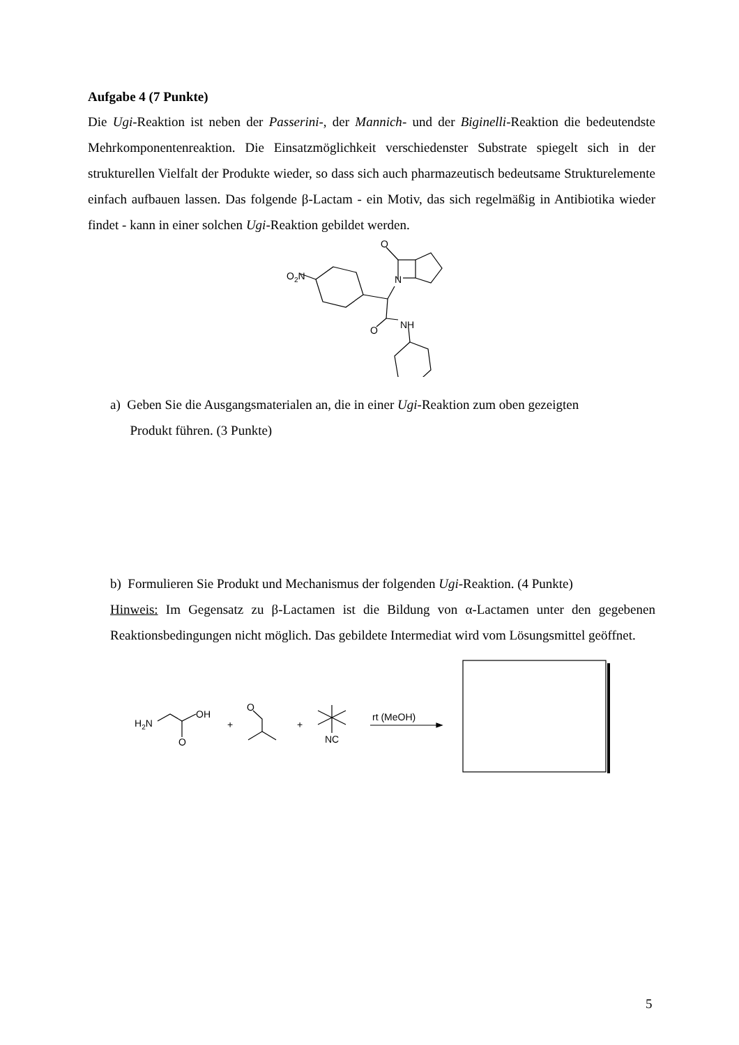Aufgabe 4 (7 Punkte)
Die Ugi-Reaktion ist neben der Passerini-, der Mannich- und der Biginelli-Reaktion die bedeutendste Mehrkomponentenreaktion. Die Einsatzmöglichkeit verschiedenster Substrate spiegelt sich in der strukturellen Vielfalt der Produkte wieder, so dass sich auch pharmazeutisch bedeutsame Strukturelemente einfach aufbauen lassen. Das folgende β-Lactam - ein Motiv, das sich regelmäßig in Antibiotika wieder findet - kann in einer solchen Ugi-Reaktion gebildet werden.
O2N
N
O
NH
O
a) Geben Sie die Ausgangsmaterialen an, die in einer Ugi-Reaktion zum oben gezeigten
Produkt führen. (3 Punkte)
b) Formulieren Sie Produkt und Mechanismus der folgenden Ugi-Reaktion. (4 Punkte)
Hinweis: Im Gegensatz zu β-Lactamen ist die Bildung von α-Lactamen unter den gegebenen Reaktionsbedingungen nicht möglich. Das gebildete Intermediat wird vom Lösungsmittel geöffnet.
H2N
OH
O
+
O
+
NC
rt (MeOH)
5